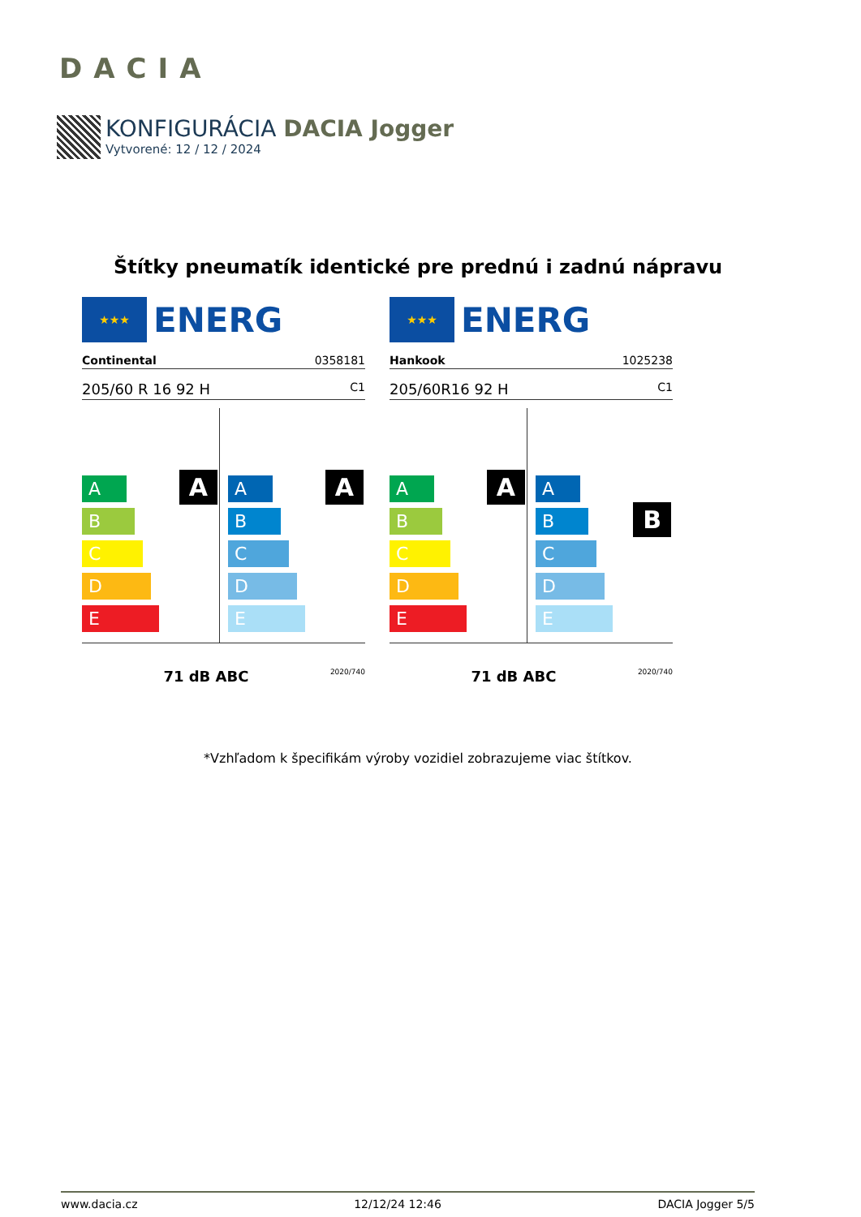DACIA
KONFIGURÁCIA DACIA Jogger
Vytvorené: 12 / 12 / 2024
Štítky pneumatík identické pre prednú i zadnú nápravu
★★★
ENERG
Continental 0358181
205/60 R 16 92 H C1
A
A
B
C
D
E
A
A
B
C
D
E
71 dB ABC 2020/740
★★★
ENERG
Hankook 1025238
205/60R16 92 H C1
A
A
B
C
D
E
B
A
B
C
D
E
71 dB ABC 2020/740
*Vzhľadom k špecifikám výroby vozidiel zobrazujeme viac štítkov.
www.dacia.cz 12/12/24 12:46 DACIA Jogger 5/5